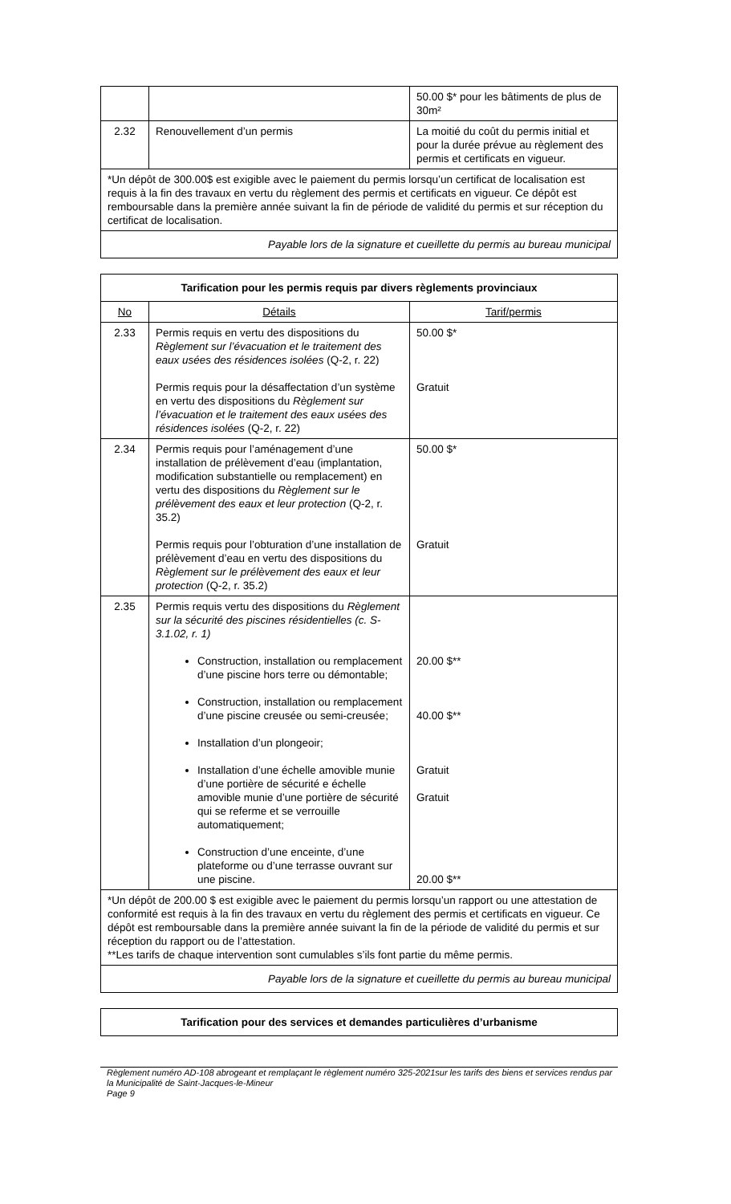| | | 50.00 $* pour les bâtiments de plus de 30m² |
| 2.32 | Renouvellement d’un permis | La moitié du coût du permis initial et pour la durée prévue au règlement des permis et certificats en vigueur. |
| *Un dépôt de 300.00$ est exigible avec le paiement du permis lorsqu’un certificat de localisation est requis à la fin des travaux en vertu du règlement des permis et certificats en vigueur. Ce dépôt est remboursable dans la première année suivant la fin de période de validité du permis et sur réception du certificat de localisation. | | |
| Payable lors de la signature et cueillette du permis au bureau municipal | | |
| Tarification pour les permis requis par divers règlements provinciaux | | |
| --- | --- | --- |
| No | Détails | Tarif/permis |
| 2.33 | Permis requis en vertu des dispositions du Règlement sur l’évacuation et le traitement des eaux usées des résidences isolées (Q-2, r. 22) Permis requis pour la désaffectation d’un système en vertu des dispositions du Règlement sur l’évacuation et le traitement des eaux usées des résidences isolées (Q-2, r. 22) | 50.00 $* Gratuit |
| 2.34 | Permis requis pour l’aménagement d’une installation de prélèvement d’eau (implantation, modification substantielle ou remplacement) en vertu des dispositions du Règlement sur le prélèvement des eaux et leur protection (Q-2, r. 35.2) Permis requis pour l’obturation d’une installation de prélèvement d’eau en vertu des dispositions du Règlement sur le prélèvement des eaux et leur protection (Q-2, r. 35.2) | 50.00 $* Gratuit |
| 2.35 | Permis requis vertu des dispositions du Règlement sur la sécurité des piscines résidentielles (c. S-3.1.02, r. 1) Construction, installation ou remplacement d’une piscine hors terre ou démontable; Construction, installation ou remplacement d’une piscine creusée ou semi-creusée; Installation d’un plongeoir; Installation d’une échelle amovible munie d’une portière de sécurité e échelle amovible munie d’une portière de sécurité qui se referme et se verrouille automatiquement; Construction d’une enceinte, d’une plateforme ou d’une terrasse ouvrant sur une piscine. | 20.00 $** 40.00 $** Gratuit Gratuit 20.00 $** |
| *Un dépôt de 200.00 $ est exigible avec le paiement du permis lorsqu’un rapport ou une attestation de conformité est requis à la fin des travaux en vertu du règlement des permis et certificats en vigueur. Ce dépôt est remboursable dans la première année suivant la fin de la période de validité du permis et sur réception du rapport ou de l’attestation. **Les tarifs de chaque intervention sont cumulables s’ils font partie du même permis. | | |
| Payable lors de la signature et cueillette du permis au bureau municipal | | |
| Tarification pour des services et demandes particulières d’urbanisme |
| --- |
Règlement numéro AD-108 abrogeant et remplaçant le règlement numéro 325-2021sur les tarifs des biens et services rendus par la Municipalité de Saint-Jacques-le-Mineur
Page 9